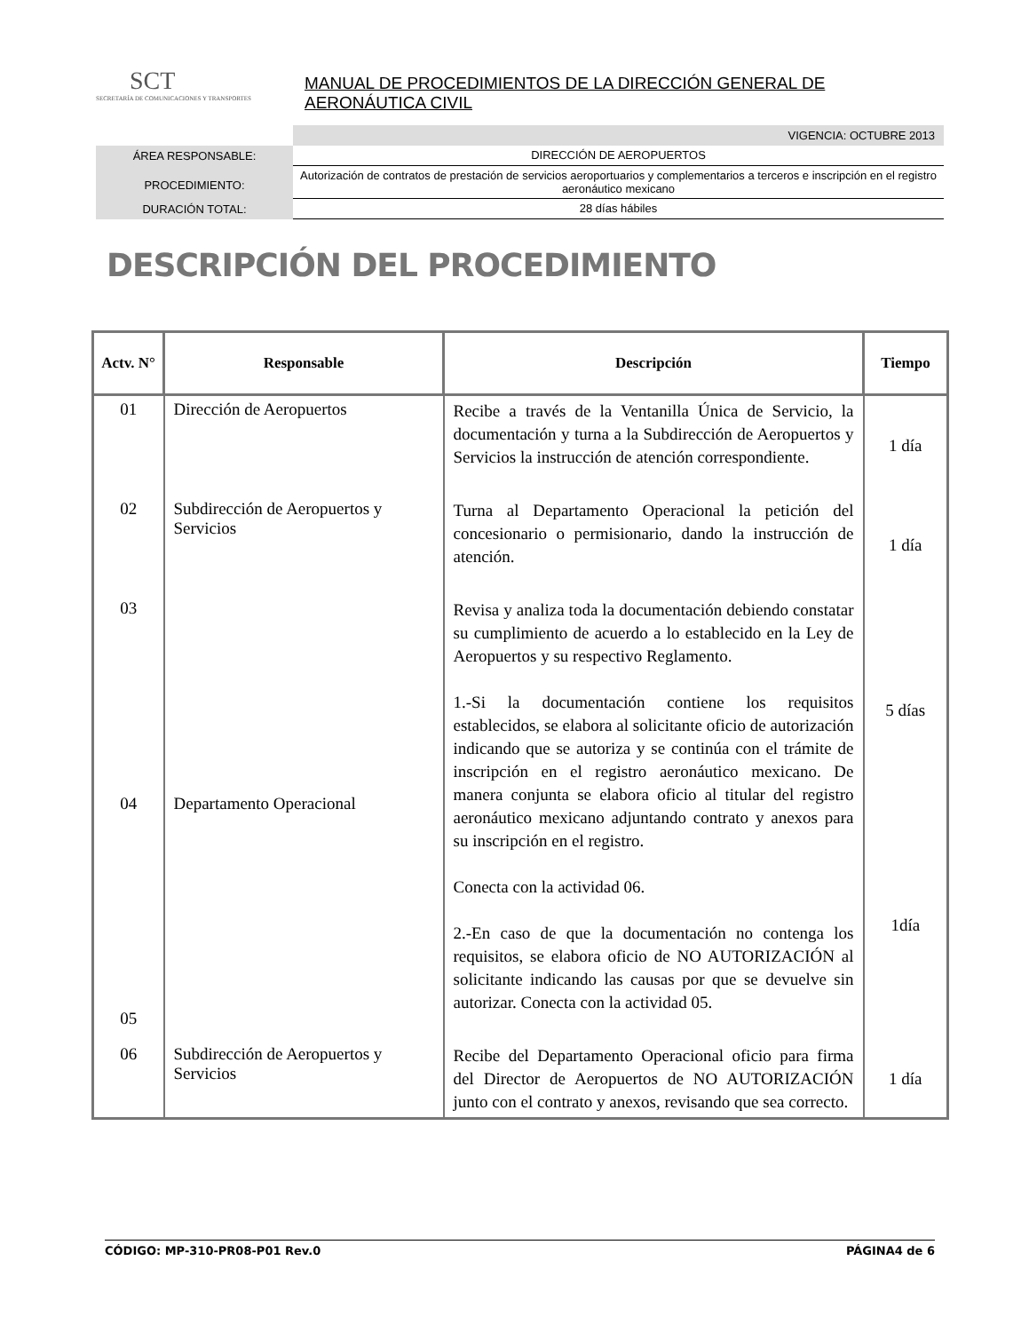SCT
SECRETARÍA DE COMUNICACIONES Y TRANSPORTES
MANUAL DE PROCEDIMIENTOS DE LA DIRECCIÓN GENERAL DE AERONÁUTICA CIVIL
VIGENCIA: OCTUBRE 2013
ÁREA RESPONSABLE: DIRECCIÓN DE AEROPUERTOS
PROCEDIMIENTO:
Autorización de contratos de prestación de servicios aeroportuarios y complementarios a terceros e inscripción en el registro aeronáutico mexicano
DURACIÓN TOTAL: 28 días hábiles
DESCRIPCIÓN DEL PROCEDIMIENTO
| Actv. N° | Responsable | Descripción | Tiempo |
| --- | --- | --- | --- |
| 01 | Dirección de Aeropuertos | Recibe a través de la Ventanilla Única de Servicio, la documentación y turna a la Subdirección de Aeropuertos y Servicios la instrucción de atención correspondiente. | 1 día |
| 02 | Subdirección de Aeropuertos y Servicios | Turna al Departamento Operacional la petición del concesionario o permisionario, dando la instrucción de atención. | 1 día |
| 03 04 05 | Departamento Operacional | Revisa y analiza toda la documentación debiendo constatar su cumplimiento de acuerdo a lo establecido en la Ley de Aeropuertos y su respectivo Reglamento. 1.-Si la documentación contiene los requisitos establecidos, se elabora al solicitante oficio de autorización indicando que se autoriza y se continúa con el trámite de inscripción en el registro aeronáutico mexicano. De manera conjunta se elabora oficio al titular del registro aeronáutico mexicano adjuntando contrato y anexos para su inscripción en el registro. Conecta con la actividad 06. 2.-En caso de que la documentación no contenga los requisitos, se elabora oficio de NO AUTORIZACIÓN al solicitante indicando las causas por que se devuelve sin autorizar. Conecta con la actividad 05. | 5 días 1día |
| 06 | Subdirección de Aeropuertos y Servicios | Recibe del Departamento Operacional oficio para firma del Director de Aeropuertos de NO AUTORIZACIÓN junto con el contrato y anexos, revisando que sea correcto. | 1 día |
CÓDIGO: MP-310-PR08-P01 Rev.0 PÁGINA4 de 6